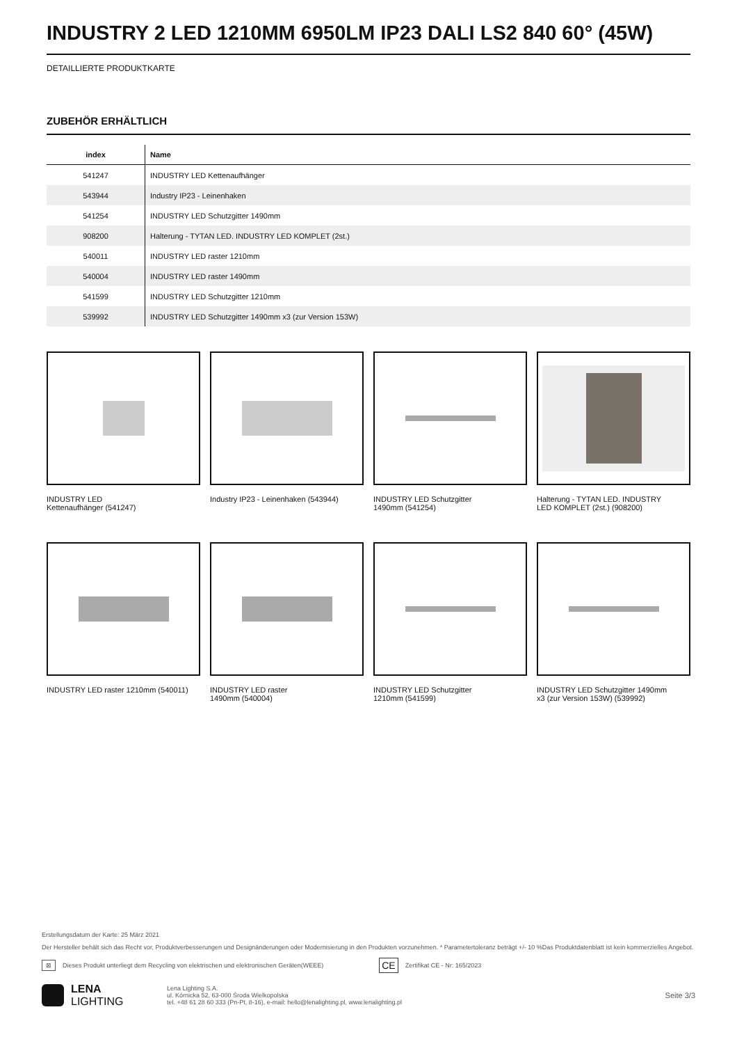INDUSTRY 2 LED 1210MM 6950LM IP23 DALI LS2 840 60° (45W)
DETAILLIERTE PRODUKTKARTE
ZUBEHÖR ERHÄLTLICH
| index | Name |
| --- | --- |
| 541247 | INDUSTRY LED Kettenaufhänger |
| 543944 | Industry IP23 - Leinenhaken |
| 541254 | INDUSTRY LED Schutzgitter 1490mm |
| 908200 | Halterung - TYTAN LED. INDUSTRY LED KOMPLET (2st.) |
| 540011 | INDUSTRY LED raster 1210mm |
| 540004 | INDUSTRY LED raster 1490mm |
| 541599 | INDUSTRY LED Schutzgitter 1210mm |
| 539992 | INDUSTRY LED Schutzgitter 1490mm x3 (zur Version 153W) |
INDUSTRY LED
Kettenaufhänger (541247)
Industry IP23 - Leinenhaken (543944)
INDUSTRY LED Schutzgitter
1490mm (541254)
Halterung - TYTAN LED. INDUSTRY
LED KOMPLET (2st.) (908200)
INDUSTRY LED raster 1210mm (540011)
INDUSTRY LED raster
1490mm (540004)
INDUSTRY LED Schutzgitter
1210mm (541599)
INDUSTRY LED Schutzgitter 1490mm
x3 (zur Version 153W) (539992)
Erstellungsdatum der Karte: 25 März 2021
Der Hersteller behält sich das Recht vor, Produktverbesserungen und Designänderungen oder Modernisierung in den Produkten vorzunehmen. * Parametertoleranz beträgt +/- 10 %Das Produktdatenblatt ist kein kommerzielles Angebot.
⊠ Dieses Produkt unterliegt dem Recycling von elektrischen und elektronischen Geräten(WEEE) CE Zertifikat CE - Nr: 165/2023
LENA
LIGHTING
Lena Lighting S.A.
ul. Kórnicka 52, 63-000 Środa Wielkopolska
tel. +48 61 28 60 333 (Pn-Pt, 8-16), e-mail: hello@lenalighting.pl, www.lenalighting.pl
Seite 3/3